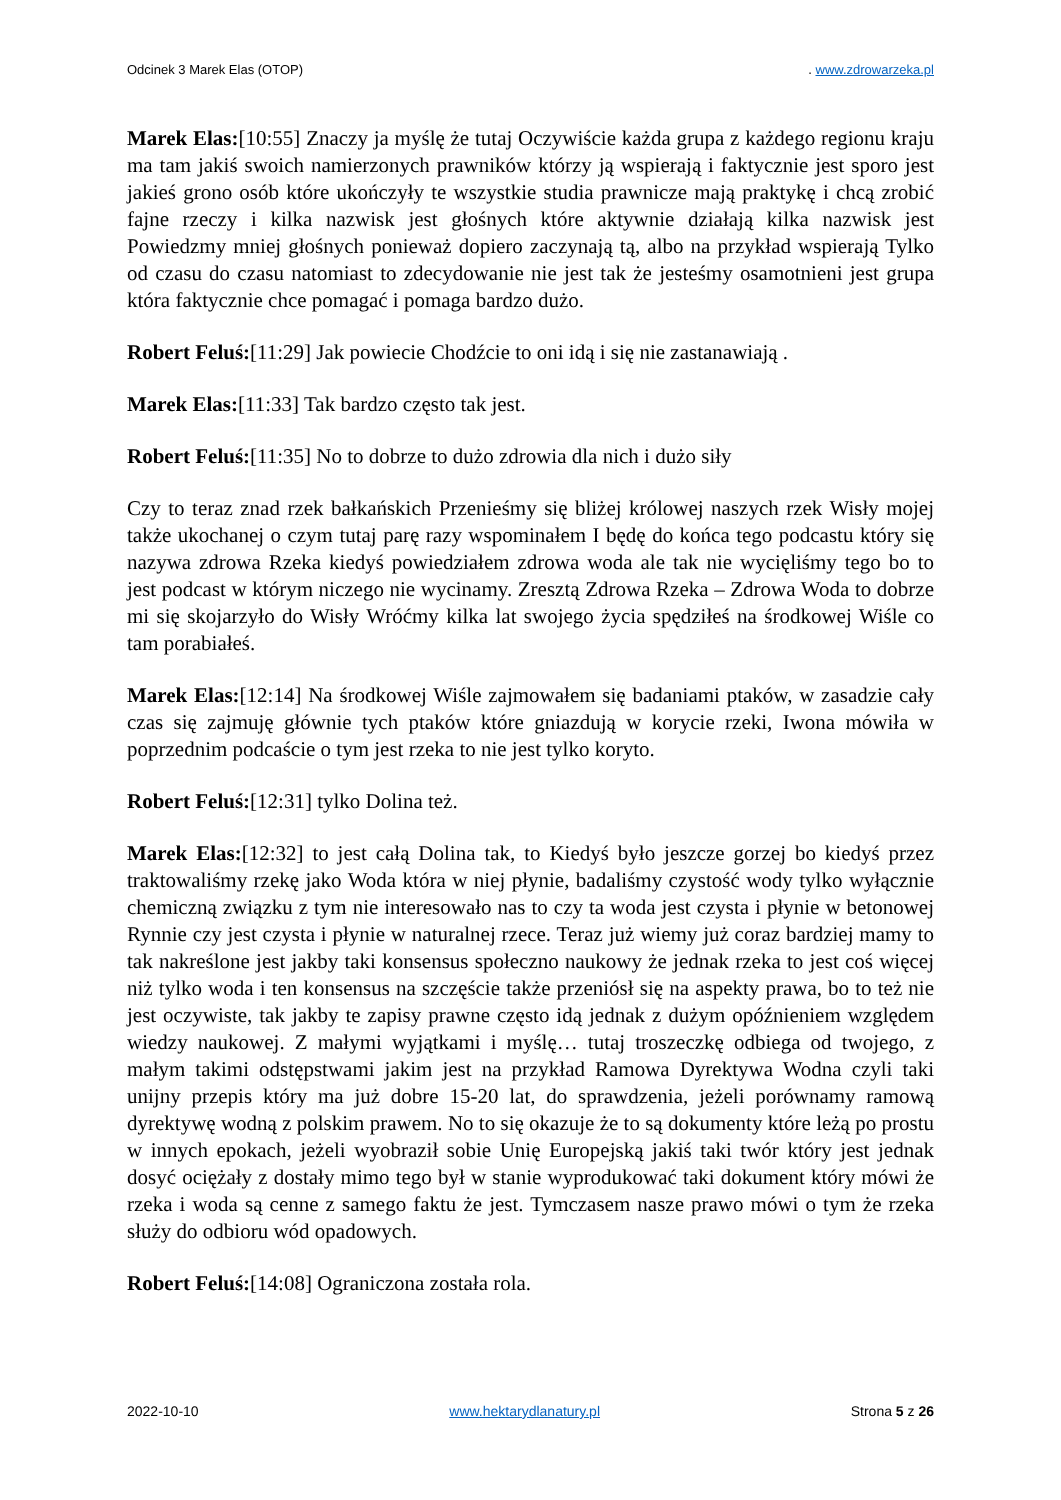Odcinek 3 Marek Elas (OTOP). www.zdrowarzeka.pl
Marek Elas:[10:55] Znaczy ja myślę że tutaj Oczywiście każda grupa z każdego regionu kraju ma tam jakiś swoich namierzonych prawników którzy ją wspierają i faktycznie jest sporo jest jakieś grono osób które ukończyły te wszystkie studia prawnicze mają praktykę i chcą zrobić fajne rzeczy i kilka nazwisk jest głośnych które aktywnie działają kilka nazwisk jest Powiedzmy mniej głośnych ponieważ dopiero zaczynają tą, albo na przykład wspierają Tylko od czasu do czasu natomiast to zdecydowanie nie jest tak że jesteśmy osamotnieni jest grupa która faktycznie chce pomagać i pomaga bardzo dużo.
Robert Feluś:[11:29] Jak powiecie Chodźcie to oni idą i się nie zastanawiają .
Marek Elas:[11:33] Tak bardzo często tak jest.
Robert Feluś:[11:35] No to dobrze to dużo zdrowia dla nich i dużo siły
Czy to teraz znad rzek bałkańskich Przenieśmy się bliżej królowej naszych rzek Wisły mojej także ukochanej o czym tutaj parę razy wspominałem I będę do końca tego podcastu który się nazywa zdrowa Rzeka kiedyś powiedziałem zdrowa woda ale tak nie wycięliśmy tego bo to jest podcast w którym niczego nie wycinamy. Zresztą Zdrowa Rzeka – Zdrowa Woda to dobrze mi się skojarzyło do Wisły Wróćmy kilka lat swojego życia spędziłeś na środkowej Wiśle co tam porabiałeś.
Marek Elas:[12:14] Na środkowej Wiśle zajmowałem się badaniami ptaków, w zasadzie cały czas się zajmuję głównie tych ptaków które gniazdują w korycie rzeki, Iwona mówiła w poprzednim podcaście o tym jest rzeka to nie jest tylko koryto.
Robert Feluś:[12:31] tylko Dolina też.
Marek Elas:[12:32] to jest całą Dolina tak, to Kiedyś było jeszcze gorzej bo kiedyś przez traktowaliśmy rzekę jako Woda która w niej płynie, badaliśmy czystość wody tylko wyłącznie chemiczną związku z tym nie interesowało nas to czy ta woda jest czysta i płynie w betonowej Rynnie czy jest czysta i płynie w naturalnej rzece. Teraz już wiemy już coraz bardziej mamy to tak nakreślone jest jakby taki konsensus społeczno naukowy że jednak rzeka to jest coś więcej niż tylko woda i ten konsensus na szczęście także przeniósł się na aspekty prawa, bo to też nie jest oczywiste, tak jakby te zapisy prawne często idą jednak z dużym opóźnieniem względem wiedzy naukowej. Z małymi wyjątkami i myślę… tutaj troszeczkę odbiega od twojego, z małym takimi odstępstwami jakim jest na przykład Ramowa Dyrektywa Wodna czyli taki unijny przepis który ma już dobre 15-20 lat, do sprawdzenia, jeżeli porównamy ramową dyrektywę wodną z polskim prawem. No to się okazuje że to są dokumenty które leżą po prostu w innych epokach, jeżeli wyobraził sobie Unię Europejską jakiś taki twór który jest jednak dosyć ociężały z dostały mimo tego był w stanie wyprodukować taki dokument który mówi że rzeka i woda są cenne z samego faktu że jest. Tymczasem nasze prawo mówi o tym że rzeka służy do odbioru wód opadowych.
Robert Feluś:[14:08] Ograniczona została rola.
2022-10-10 www.hektarydlanatury.pl Strona 5 z 26